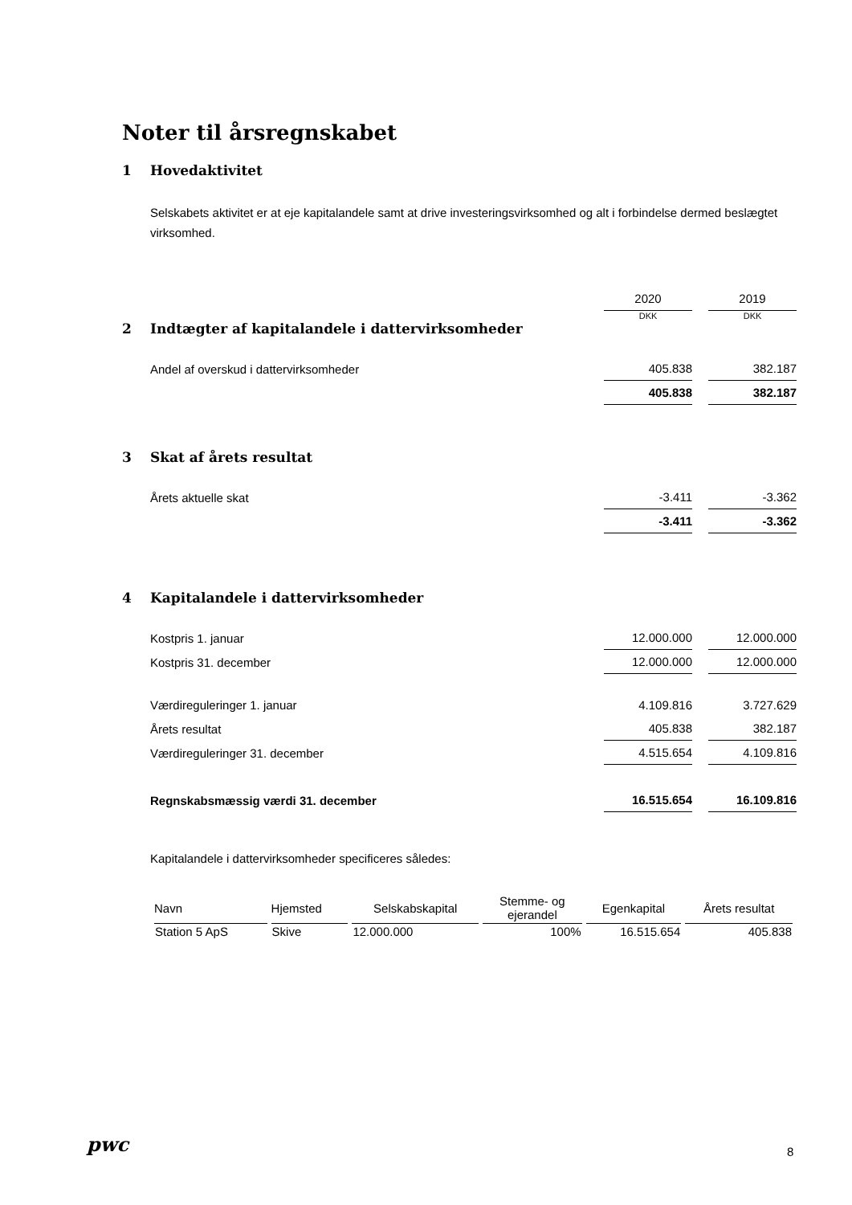Noter til årsregnskabet
1 Hovedaktivitet
Selskabets aktivitet er at eje kapitalandele samt at drive investeringsvirksomhed og alt i forbindelse dermed beslægtet virksomhed.
| | 2020 | 2019 |
| | DKK | DKK |
2 Indtægter af kapitalandele i dattervirksomheder
| Andel af overskud i dattervirksomheder | 405.838 | 382.187 |
| | 405.838 | 382.187 |
3 Skat af årets resultat
| Årets aktuelle skat | -3.411 | -3.362 |
| | -3.411 | -3.362 |
4 Kapitalandele i dattervirksomheder
| Kostpris 1. januar | 12.000.000 | 12.000.000 |
| Kostpris 31. december | 12.000.000 | 12.000.000 |
| Værdireguleringer 1. januar | 4.109.816 | 3.727.629 |
| Årets resultat | 405.838 | 382.187 |
| Værdireguleringer 31. december | 4.515.654 | 4.109.816 |
| Regnskabsmæssig værdi 31. december | 16.515.654 | 16.109.816 |
Kapitalandele i dattervirksomheder specificeres således:
| Navn | Hjemsted | Selskabskapital | Stemme- og ejerandel | Egenkapital | Årets resultat |
| --- | --- | --- | --- | --- | --- |
| Station 5 ApS | Skive | 12.000.000 | 100% | 16.515.654 | 405.838 |
pwc 8